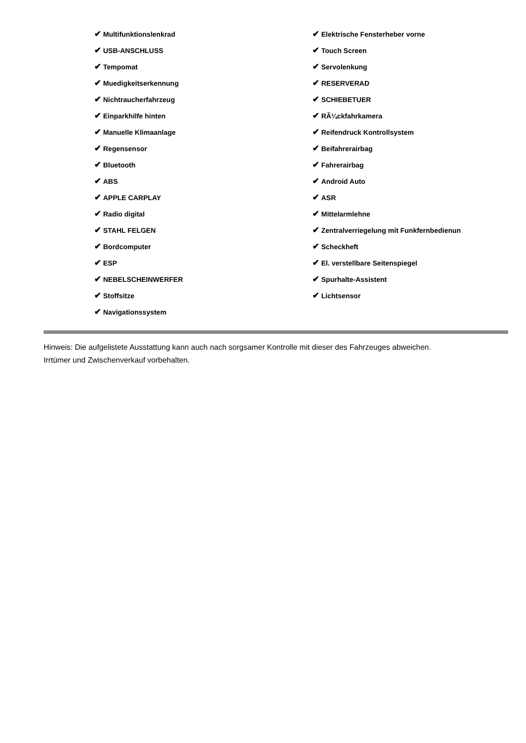| ✔ Multifunktionslenkrad | ✔ Elektrische Fensterheber vorne |
| ✔ USB-ANSCHLUSS | ✔ Touch Screen |
| ✔ Tempomat | ✔ Servolenkung |
| ✔ Muedigkeitserkennung | ✔ RESERVERAD |
| ✔ Nichtraucherfahrzeug | ✔ SCHIEBETUER |
| ✔ Einparkhilfe hinten | ✔ RÃ¼ckfahrkamera |
| ✔ Manuelle Klimaanlage | ✔ Reifendruck Kontrollsystem |
| ✔ Regensensor | ✔ Beifahrerairbag |
| ✔ Bluetooth | ✔ Fahrerairbag |
| ✔ ABS | ✔ Android Auto |
| ✔ APPLE CARPLAY | ✔ ASR |
| ✔ Radio digital | ✔ Mittelarmlehne |
| ✔ STAHL FELGEN | ✔ Zentralverriegelung mit Funkfernbedienun |
| ✔ Bordcomputer | ✔ Scheckheft |
| ✔ ESP | ✔ El. verstellbare Seitenspiegel |
| ✔ NEBELSCHEINWERFER | ✔ Spurhalte-Assistent |
| ✔ Stoffsitze | ✔ Lichtsensor |
| ✔ Navigationssystem | |
Hinweis: Die aufgelistete Ausstattung kann auch nach sorgsamer Kontrolle mit dieser des Fahrzeuges abweichen. Irrtümer und Zwischenverkauf vorbehalten.